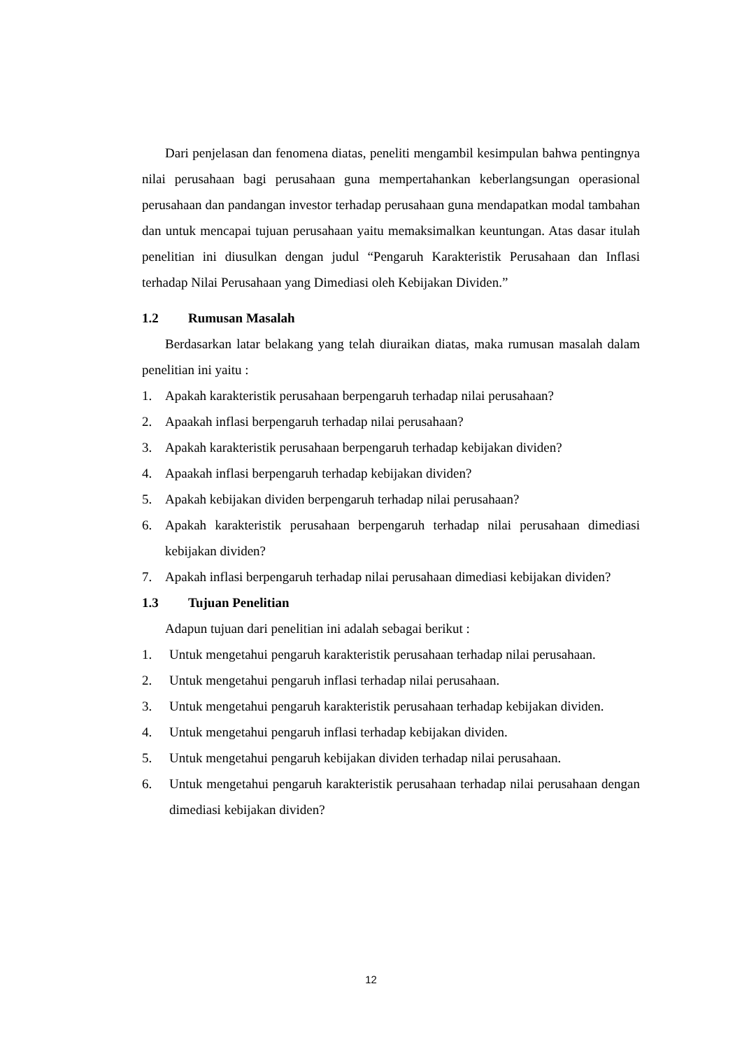Dari penjelasan dan fenomena diatas, peneliti mengambil kesimpulan bahwa pentingnya nilai perusahaan bagi perusahaan guna mempertahankan keberlangsungan operasional perusahaan dan pandangan investor terhadap perusahaan guna mendapatkan modal tambahan dan untuk mencapai tujuan perusahaan yaitu memaksimalkan keuntungan. Atas dasar itulah penelitian ini diusulkan dengan judul “Pengaruh Karakteristik Perusahaan dan Inflasi terhadap Nilai Perusahaan yang Dimediasi oleh Kebijakan Dividen.”
1.2 Rumusan Masalah
Berdasarkan latar belakang yang telah diuraikan diatas, maka rumusan masalah dalam penelitian ini yaitu :
1. Apakah karakteristik perusahaan berpengaruh terhadap nilai perusahaan?
2. Apaakah inflasi berpengaruh terhadap nilai perusahaan?
3. Apakah karakteristik perusahaan berpengaruh terhadap kebijakan dividen?
4. Apaakah inflasi berpengaruh terhadap kebijakan dividen?
5. Apakah kebijakan dividen berpengaruh terhadap nilai perusahaan?
6. Apakah karakteristik perusahaan berpengaruh terhadap nilai perusahaan dimediasi kebijakan dividen?
7. Apakah inflasi berpengaruh terhadap nilai perusahaan dimediasi kebijakan dividen?
1.3 Tujuan Penelitian
Adapun tujuan dari penelitian ini adalah sebagai berikut :
1. Untuk mengetahui pengaruh karakteristik perusahaan terhadap nilai perusahaan.
2. Untuk mengetahui pengaruh inflasi terhadap nilai perusahaan.
3. Untuk mengetahui pengaruh karakteristik perusahaan terhadap kebijakan dividen.
4. Untuk mengetahui pengaruh inflasi terhadap kebijakan dividen.
5. Untuk mengetahui pengaruh kebijakan dividen terhadap nilai perusahaan.
6. Untuk mengetahui pengaruh karakteristik perusahaan terhadap nilai perusahaan dengan dimediasi kebijakan dividen?
12